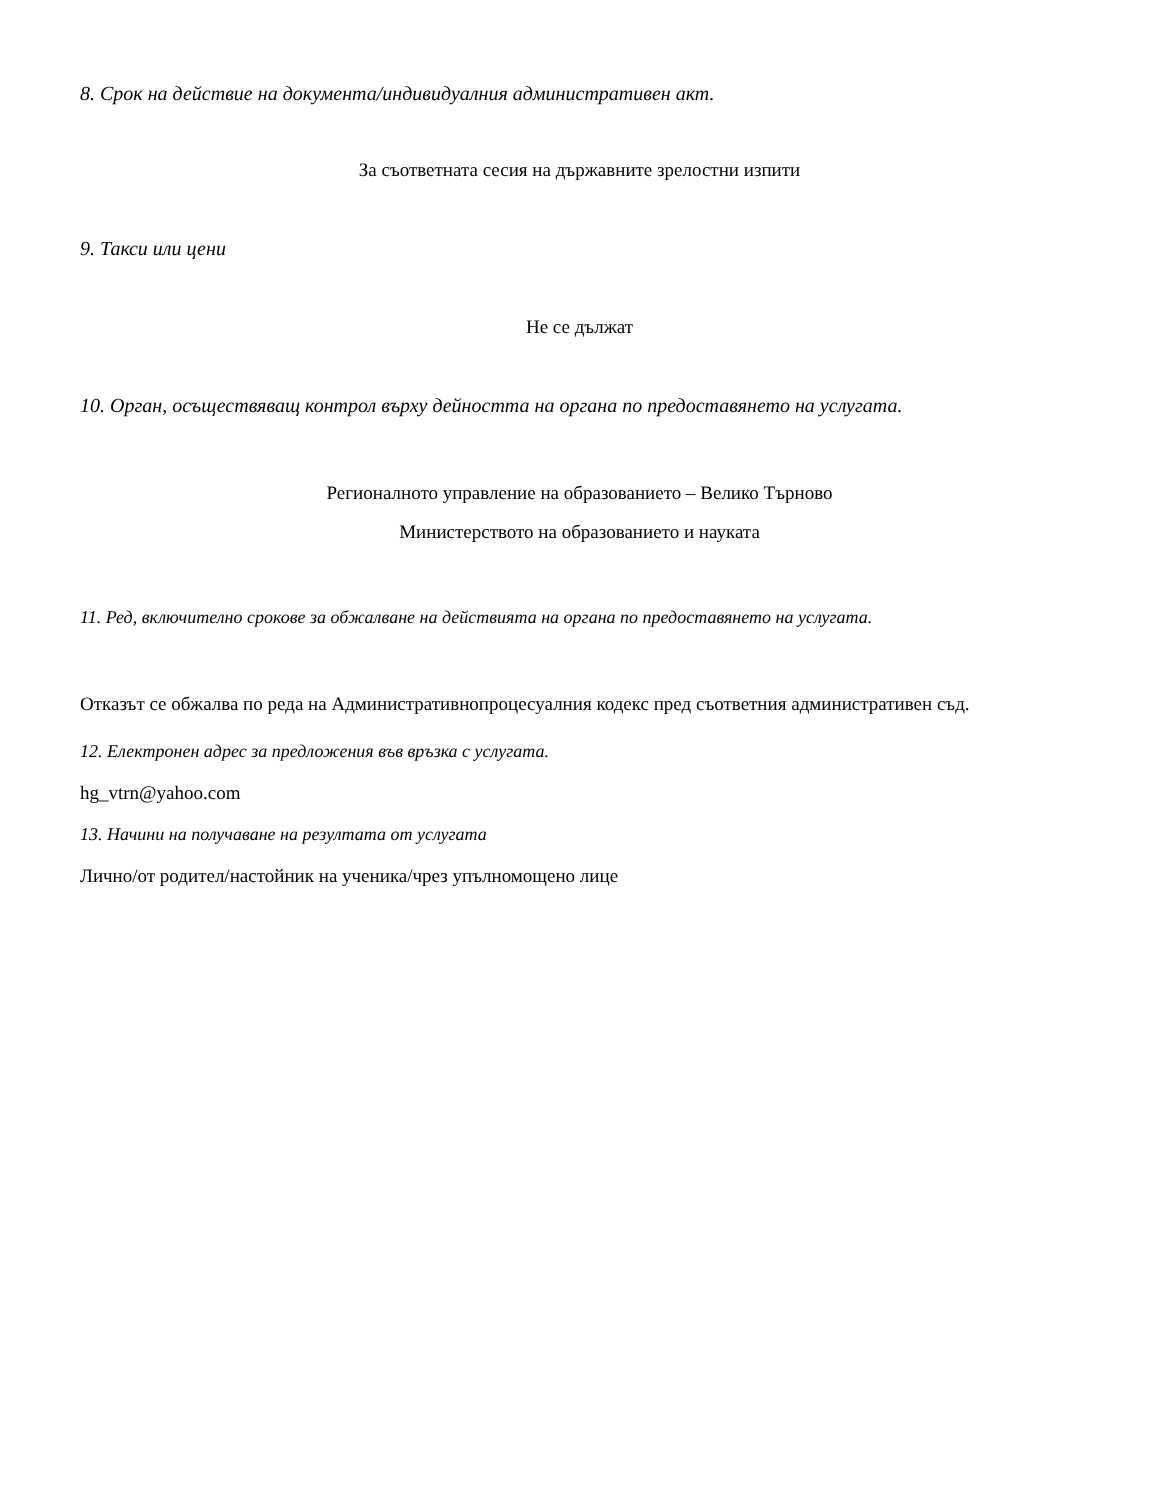8. Срок на действие на документа/индивидуалния административен акт.
За съответната сесия на държавните зрелостни изпити
9. Такси или цени
Не се дължат
10. Орган, осъществяващ контрол върху дейността на органа по предоставянето на услугата.
Регионалното управление на образованието – Велико Търново
Министерството на образованието и науката
11. Ред, включително срокове за обжалване на действията на органа по предоставянето на услугата.
Отказът се обжалва по реда на Административнопроцесуалния кодекс пред съответния административен съд.
12. Електронен адрес за предложения във връзка с услугата.
hg_vtrn@yahoo.com
13. Начини на получаване на резултата от услугата
Лично/от родител/настойник на ученика/чрез упълномощено лице